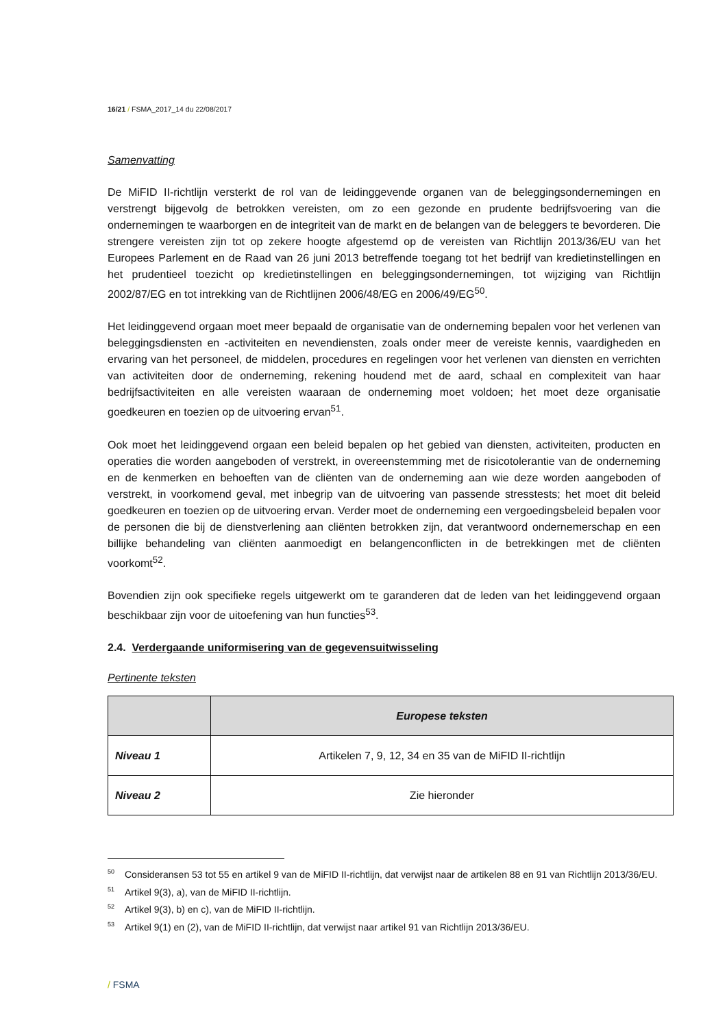16/21 / FSMA_2017_14 du 22/08/2017
Samenvatting
De MiFID II-richtlijn versterkt de rol van de leidinggevende organen van de beleggingsondernemingen en verstrengt bijgevolg de betrokken vereisten, om zo een gezonde en prudente bedrijfsvoering van die ondernemingen te waarborgen en de integriteit van de markt en de belangen van de beleggers te bevorderen. Die strengere vereisten zijn tot op zekere hoogte afgestemd op de vereisten van Richtlijn 2013/36/EU van het Europees Parlement en de Raad van 26 juni 2013 betreffende toegang tot het bedrijf van kredietinstellingen en het prudentieel toezicht op kredietinstellingen en beleggingsondernemingen, tot wijziging van Richtlijn 2002/87/EG en tot intrekking van de Richtlijnen 2006/48/EG en 2006/49/EG<sup>50</sup>.
Het leidinggevend orgaan moet meer bepaald de organisatie van de onderneming bepalen voor het verlenen van beleggingsdiensten en -activiteiten en nevendiensten, zoals onder meer de vereiste kennis, vaardigheden en ervaring van het personeel, de middelen, procedures en regelingen voor het verlenen van diensten en verrichten van activiteiten door de onderneming, rekening houdend met de aard, schaal en complexiteit van haar bedrijfsactiviteiten en alle vereisten waaraan de onderneming moet voldoen; het moet deze organisatie goedkeuren en toezien op de uitvoering ervan<sup>51</sup>.
Ook moet het leidinggevend orgaan een beleid bepalen op het gebied van diensten, activiteiten, producten en operaties die worden aangeboden of verstrekt, in overeenstemming met de risicotolerantie van de onderneming en de kenmerken en behoeften van de cliënten van de onderneming aan wie deze worden aangeboden of verstrekt, in voorkomend geval, met inbegrip van de uitvoering van passende stresstests; het moet dit beleid goedkeuren en toezien op de uitvoering ervan. Verder moet de onderneming een vergoedingsbeleid bepalen voor de personen die bij de dienstverlening aan cliënten betrokken zijn, dat verantwoord ondernemerschap en een billijke behandeling van cliënten aanmoedigt en belangenconflicten in de betrekkingen met de cliënten voorkomt<sup>52</sup>.
Bovendien zijn ook specifieke regels uitgewerkt om te garanderen dat de leden van het leidinggevend orgaan beschikbaar zijn voor de uitoefening van hun functies<sup>53</sup>.
2.4. Verdergaande uniformisering van de gegevensuitwisseling
Pertinente teksten
| | Europese teksten |
| --- | --- |
| Niveau 1 | Artikelen 7, 9, 12, 34 en 35 van de MiFID II-richtlijn |
| Niveau 2 | Zie hieronder |
<sup>50</sup> Consideransen 53 tot 55 en artikel 9 van de MiFID II-richtlijn, dat verwijst naar de artikelen 88 en 91 van Richtlijn 2013/36/EU.
<sup>51</sup> Artikel 9(3), a), van de MiFID II-richtlijn.
<sup>52</sup> Artikel 9(3), b) en c), van de MiFID II-richtlijn.
<sup>53</sup> Artikel 9(1) en (2), van de MiFID II-richtlijn, dat verwijst naar artikel 91 van Richtlijn 2013/36/EU.
/ FSMA